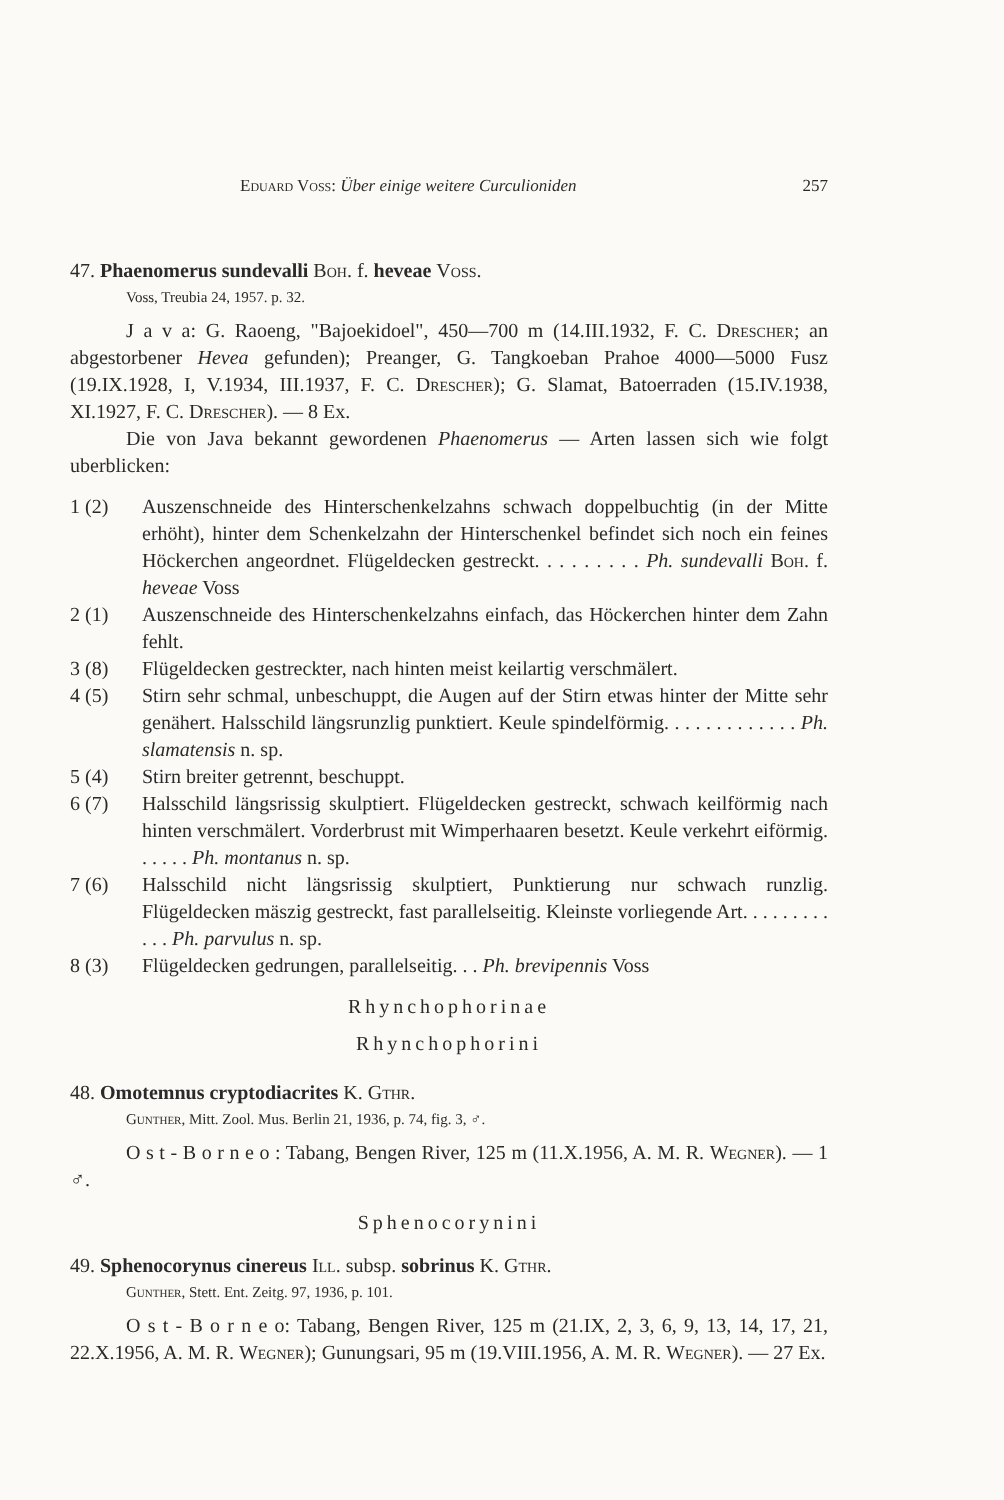Eduard Voss: Über einige weitere Curculioniden 257
47. Phaenomerus sundevalli Boh. f. heveae Voss.
Voss, Treubia 24, 1957. p. 32.
J a v a: G. Raoeng, "Bajoekidoel", 450—700 m (14.III.1932, F. C. Drescher; an abgestorbener Hevea gefunden); Preanger, G. Tangkoeban Prahoe 4000—5000 Fusz (19.IX.1928, I, V.1934, III.1937, F. C. Drescher); G. Slamat, Batoerraden (15.IV.1938, XI.1927, F. C. Drescher). — 8 Ex.
Die von Java bekannt gewordenen Phaenomerus — Arten lassen sich wie folgt uberblicken:
1 (2) Auszenschneide des Hinterschenkelzahns schwach doppelbuchtig (in der Mitte erhöht), hinter dem Schenkelzahn der Hinterschenkel befindet sich noch ein feines Höckerchen angeordnet. Flügeldecken gestreckt. . . . . . . . . Ph. sundevalli Boh. f. heveae Voss
2 (1) Auszenschneide des Hinterschenkelzahns einfach, das Höckerchen hinter dem Zahn fehlt.
3 (8) Flügeldecken gestreckter, nach hinten meist keilartig verschmälert.
4 (5) Stirn sehr schmal, unbeschuppt, die Augen auf der Stirn etwas hinter der Mitte sehr genähert. Halsschild längsrunzlig punktiert. Keule spindelförmig. . . . . . . . . . . . . Ph. slamatensis n. sp.
5 (4) Stirn breiter getrennt, beschuppt.
6 (7) Halsschild längsrissig skulptiert. Flügeldecken gestreckt, schwach keilförmig nach hinten verschmälert. Vorderbrust mit Wimperhaaren besetzt. Keule verkehrt eiförmig. . . . . . Ph. montanus n. sp.
7 (6) Halsschild nicht längsrissig skulptiert, Punktierung nur schwach runzlig. Flügeldecken mäszig gestreckt, fast parallelseitig. Kleinste vorliegende Art. . . . . . . . . . . . Ph. parvulus n. sp.
8 (3) Flügeldecken gedrungen, parallelseitig. . . Ph. brevipennis Voss
Rhynchophorinae
Rhynchophorini
48. Omotemnus cryptodiacrites K. Gthr.
Gunther, Mitt. Zool. Mus. Berlin 21, 1936, p. 74, fig. 3, ♂.
O s t - B o r n e o : Tabang, Bengen River, 125 m (11.X.1956, A. M. R. Wegner). — 1 ♂.
Sphenocorynini
49. Sphenocorynus cinereus Ill. subsp. sobrinus K. Gthr.
Gunther, Stett. Ent. Zeitg. 97, 1936, p. 101.
O s t - B o r n e o: Tabang, Bengen River, 125 m (21.IX, 2, 3, 6, 9, 13, 14, 17, 21, 22.X.1956, A. M. R. Wegner); Gunungsari, 95 m (19.VIII.1956, A. M. R. Wegner). — 27 Ex.